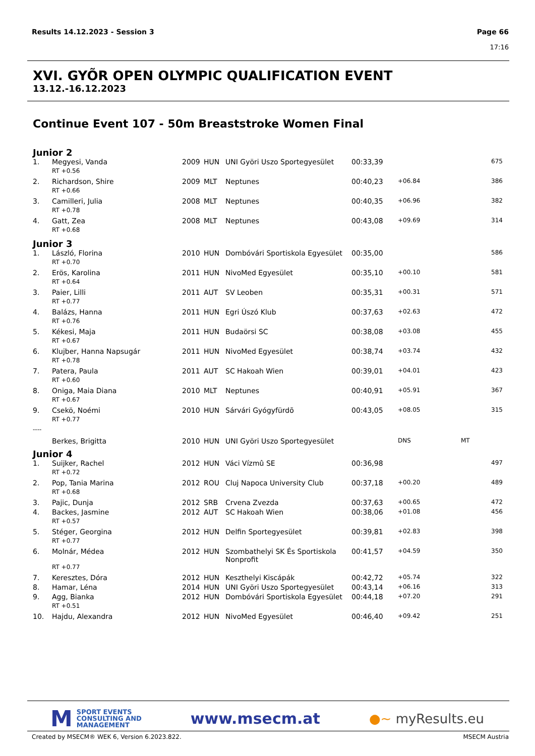Page 66
17:16 Results 14.12.2023 - Session 3
XVI. GYÕR OPEN OLYMPIC QUALIFICATION EVENT
13.12.-16.12.2023
Continue Event 107 - 50m Breaststroke Women Final
Junior 2
| 1. | Megyesi, Vanda | 2009 | HUN | UNI Györi Uszo Sportegyesület | 00:33,39 | | | 675 |
| | RT +0.56 | | | | | | | |
| 2. | Richardson, Shire | 2009 | MLT | Neptunes | 00:40,23 | +06.84 | | 386 |
| | RT +0.66 | | | | | | | |
| 3. | Camilleri, Julia | 2008 | MLT | Neptunes | 00:40,35 | +06.96 | | 382 |
| | RT +0.78 | | | | | | | |
| 4. | Gatt, Zea | 2008 | MLT | Neptunes | 00:43,08 | +09.69 | | 314 |
| | RT +0.68 | | | | | | | |
Junior 3
| 1. | László, Florina | 2010 | HUN | Dombóvári Sportiskola Egyesület | 00:35,00 | | | 586 |
| | RT +0.70 | | | | | | | |
| 2. | Erös, Karolina | 2011 | HUN | NivoMed Egyesület | 00:35,10 | +00.10 | | 581 |
| | RT +0.64 | | | | | | | |
| 3. | Paier, Lilli | 2011 | AUT | SV Leoben | 00:35,31 | +00.31 | | 571 |
| | RT +0.77 | | | | | | | |
| 4. | Balázs, Hanna | 2011 | HUN | Egri Úszó Klub | 00:37,63 | +02.63 | | 472 |
| | RT +0.76 | | | | | | | |
| 5. | Kékesi, Maja | 2011 | HUN | Budaörsi SC | 00:38,08 | +03.08 | | 455 |
| | RT +0.67 | | | | | | | |
| 6. | Klujber, Hanna Napsugár | 2011 | HUN | NivoMed Egyesület | 00:38,74 | +03.74 | | 432 |
| | RT +0.78 | | | | | | | |
| 7. | Patera, Paula | 2011 | AUT | SC Hakoah Wien | 00:39,01 | +04.01 | | 423 |
| | RT +0.60 | | | | | | | |
| 8. | Oniga, Maia Diana | 2010 | MLT | Neptunes | 00:40,91 | +05.91 | | 367 |
| | RT +0.67 | | | | | | | |
| 9. | Csekö, Noémi | 2010 | HUN | Sárvári Gyógyfürdõ | 00:43,05 | +08.05 | | 315 |
| | RT +0.77 | | | | | | | |
| ---- | | | | | | | | |
| | Berkes, Brigitta | 2010 | HUN | UNI Györi Uszo Sportegyesület | | DNS | MT | |
Junior 4
| 1. | Suijker, Rachel | 2012 | HUN | Váci Vízmû SE | 00:36,98 | | | 497 |
| | RT +0.72 | | | | | | | |
| 2. | Pop, Tania Marina | 2012 | ROU | Cluj Napoca University Club | 00:37,18 | +00.20 | | 489 |
| | RT +0.68 | | | | | | | |
| 3. | Pajic, Dunja | 2012 | SRB | Crvena Zvezda | 00:37,63 | +00.65 | | 472 |
| 4. | Backes, Jasmine | 2012 | AUT | SC Hakoah Wien | 00:38,06 | +01.08 | | 456 |
| | RT +0.57 | | | | | | | |
| 5. | Stéger, Georgina | 2012 | HUN | Delfin Sportegyesület | 00:39,81 | +02.83 | | 398 |
| | RT +0.77 | | | | | | | |
| 6. | Molnár, Médea | 2012 | HUN | Szombathelyi SK És Sportiskola Nonprofit | 00:41,57 | +04.59 | | 350 |
| | RT +0.77 | | | | | | | |
| 7. | Keresztes, Dóra | 2012 | HUN | Keszthelyi Kiscápák | 00:42,72 | +05.74 | | 322 |
| 8. | Hamar, Léna | 2014 | HUN | UNI Györi Uszo Sportegyesület | 00:43,14 | +06.16 | | 313 |
| 9. | Agg, Bianka | 2012 | HUN | Dombóvári Sportiskola Egyesület | 00:44,18 | +07.20 | | 291 |
| | RT +0.51 | | | | | | | |
| 10. | Hajdu, Alexandra | 2012 | HUN | NivoMed Egyesület | 00:46,40 | +09.42 | | 251 |
M SPORT EVENTS
CONSULTING AND
MANAGEMENT
www.msecm.at
●~ myResults.eu
MSECM Austria Created by MSECM® WEK 6, Version 6.2023.822.